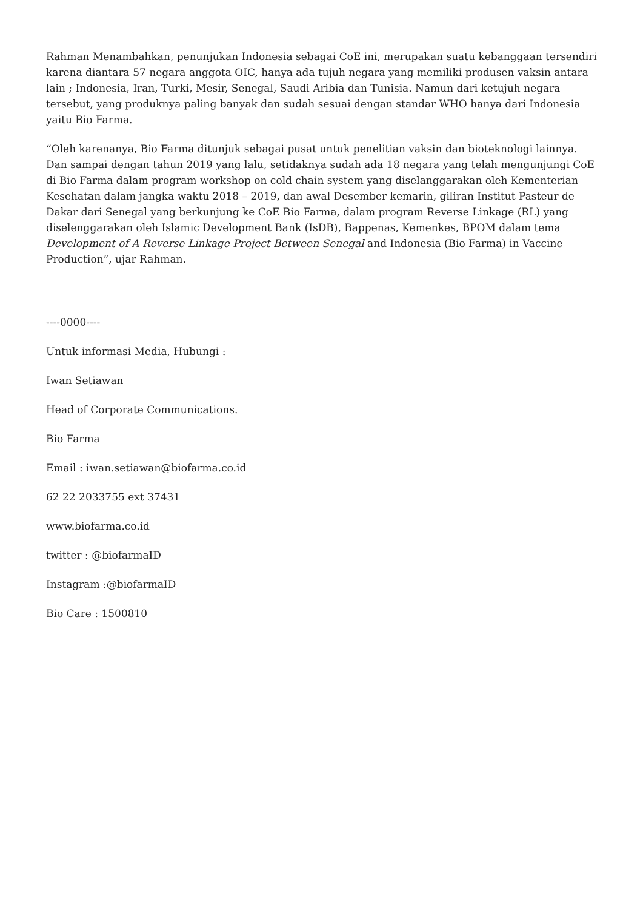Rahman Menambahkan, penunjukan Indonesia sebagai CoE ini, merupakan suatu kebanggaan tersendiri karena diantara 57 negara anggota OIC, hanya ada tujuh negara yang memiliki produsen vaksin antara lain ; Indonesia, Iran, Turki, Mesir, Senegal, Saudi Aribia dan Tunisia. Namun dari ketujuh negara tersebut, yang produknya paling banyak dan sudah sesuai dengan standar WHO hanya dari Indonesia yaitu Bio Farma.
“Oleh karenanya, Bio Farma ditunjuk sebagai pusat untuk penelitian vaksin dan bioteknologi lainnya. Dan sampai dengan tahun 2019 yang lalu, setidaknya sudah ada 18 negara yang telah mengunjungi CoE di Bio Farma dalam program workshop on cold chain system yang diselanggarakan oleh Kementerian Kesehatan dalam jangka waktu 2018 – 2019, dan awal Desember kemarin, giliran Institut Pasteur de Dakar dari Senegal yang berkunjung ke CoE Bio Farma, dalam program Reverse Linkage (RL) yang diselenggarakan oleh Islamic Development Bank (IsDB), Bappenas, Kemenkes, BPOM dalam tema Development of A Reverse Linkage Project Between Senegal and Indonesia (Bio Farma) in Vaccine Production”, ujar Rahman.
----0000----
Untuk informasi Media, Hubungi :
Iwan Setiawan
Head of Corporate Communications.
Bio Farma
Email : iwan.setiawan@biofarma.co.id
62 22 2033755 ext 37431
www.biofarma.co.id
twitter : @biofarmaID
Instagram :@biofarmaID
Bio Care : 1500810